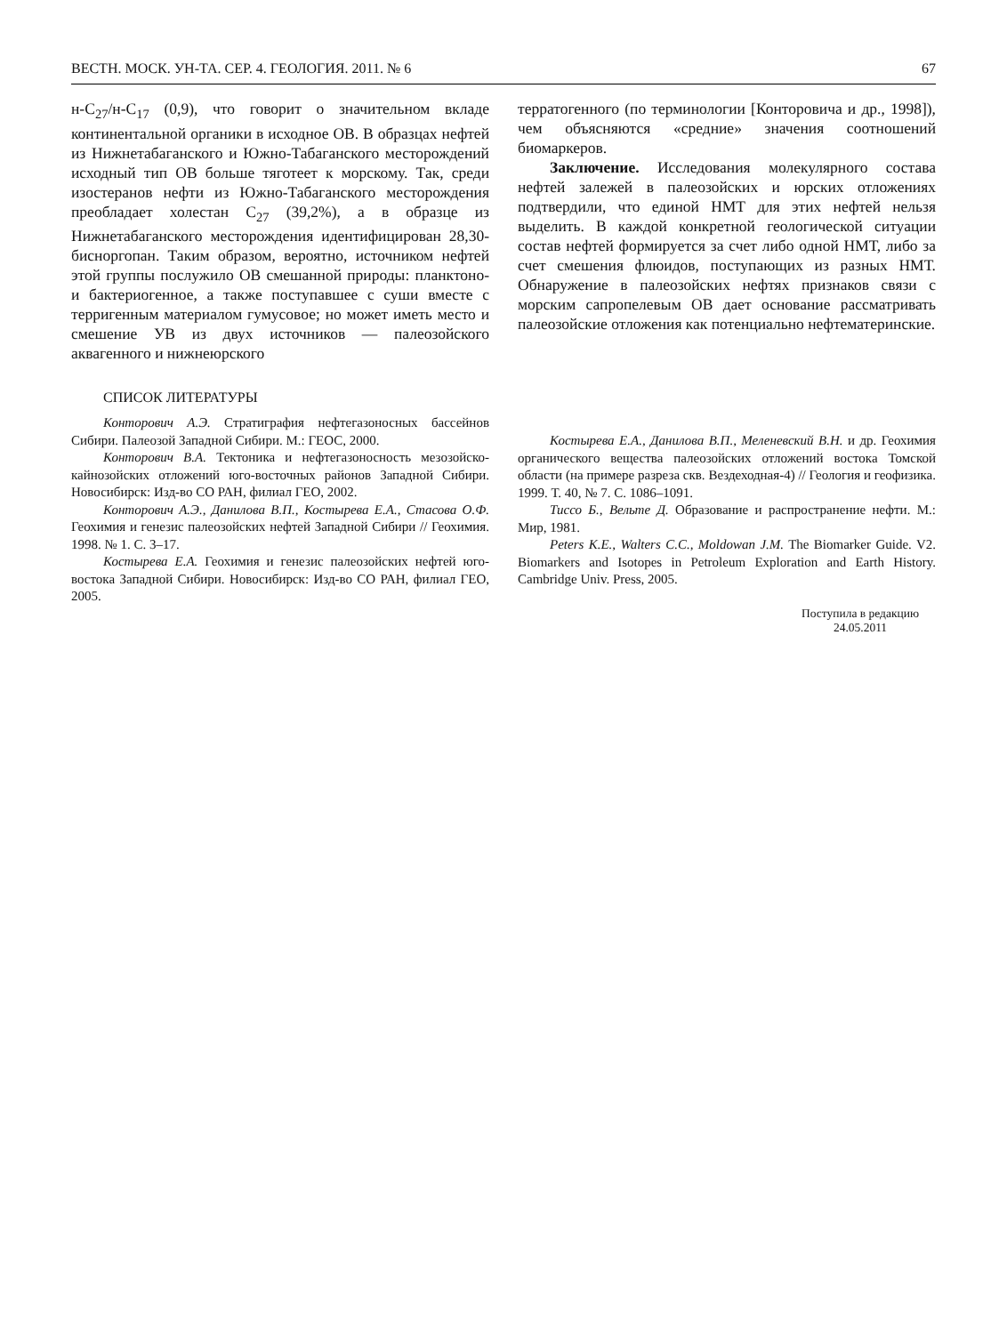ВЕСТН. МОСК. УН-ТА. СЕР. 4. ГЕОЛОГИЯ. 2011. № 6 67
н-C<sub>27</sub>/н-C<sub>17</sub> (0,9), что говорит о значительном вкладе континентальной органики в исходное ОВ. В образцах нефтей из Нижнетабаганского и Южно-Табаганского месторождений исходный тип ОВ больше тяготеет к морскому. Так, среди изостеранов нефти из Южно-Табаганского месторождения преобладает холестан C<sub>27</sub> (39,2%), а в образце из Нижнетабаганского месторождения идентифицирован 28,30-бисноргопан. Таким образом, вероятно, источником нефтей этой группы послужило ОВ смешанной природы: планктоно- и бактериогенное, а также поступавшее с суши вместе с терригенным материалом гумусовое; но может иметь место и смешение УВ из двух источников — палеозойского аквагенного и нижнеюрского
терратогенного (по терминологии [Конторовича и др., 1998]), чем объясняются «средние» значения соотношений биомаркеров.
Заключение. Исследования молекулярного состава нефтей залежей в палеозойских и юрских отложениях подтвердили, что единой НМТ для этих нефтей нельзя выделить. В каждой конкретной геологической ситуации состав нефтей формируется за счет либо одной НМТ, либо за счет смешения флюидов, поступающих из разных НМТ. Обнаружение в палеозойских нефтях признаков связи с морским сапропелевым ОВ дает основание рассматривать палеозойские отложения как потенциально нефтематеринские.
СПИСОК ЛИТЕРАТУРЫ
Конторович А.Э. Стратиграфия нефтегазоносных бассейнов Сибири. Палеозой Западной Сибири. М.: ГЕОС, 2000.
Конторович В.А. Тектоника и нефтегазоносность мезозойско-кайнозойских отложений юго-восточных районов Западной Сибири. Новосибирск: Изд-во СО РАН, филиал ГЕО, 2002.
Конторович А.Э., Данилова В.П., Костырева Е.А., Стасова О.Ф. Геохимия и генезис палеозойских нефтей Западной Сибири // Геохимия. 1998. № 1. С. 3–17.
Костырева Е.А. Геохимия и генезис палеозойских нефтей юго-востока Западной Сибири. Новосибирск: Изд-во СО РАН, филиал ГЕО, 2005.
Костырева Е.А., Данилова В.П., Меленевский В.Н. и др. Геохимия органического вещества палеозойских отложений востока Томской области (на примере разреза скв. Вездеходная-4) // Геология и геофизика. 1999. Т. 40, № 7. С. 1086–1091.
Тиссо Б., Вельте Д. Образование и распространение нефти. М.: Мир, 1981.
Peters K.E., Walters C.C., Moldowan J.M. The Biomarker Guide. V2. Biomarkers and Isotopes in Petroleum Exploration and Earth History. Cambridge Univ. Press, 2005.
Поступила в редакцию
24.05.2011